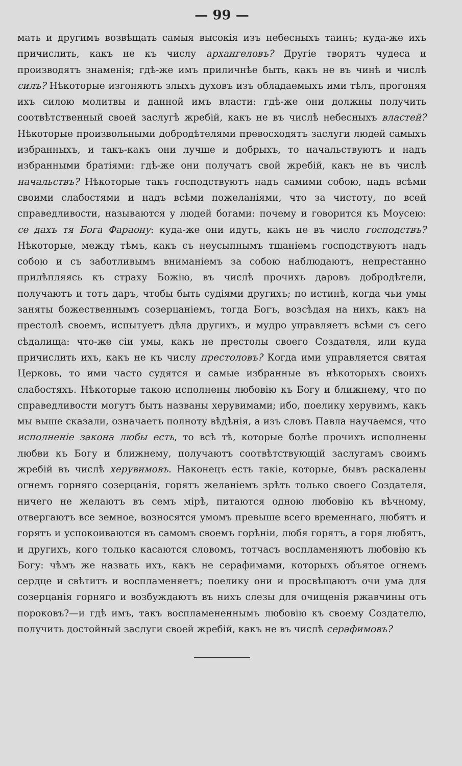— 99 —
мать и другимъ возвѣщать самыя высокія изъ небесныхъ таинъ; куда-же ихъ причислить, какъ не къ числу архангеловъ? Другіе творятъ чудеса и производятъ знаменія; гдѣ-же имъ приличнѣе быть, какъ не въ чинѣ и числѣ силъ? Нѣкоторые изгоняютъ злыхъ духовъ изъ обладаемыхъ ими тѣлъ, прогоняя ихъ силою молитвы и данной имъ власти: гдѣ-же они должны получить соотвѣтственный своей заслугѣ жребій, какъ не въ числѣ небесныхъ властей? Нѣкоторые произвольными добродѣтелями превосходятъ заслуги людей самыхъ избранныхъ, и такъ-какъ они лучше и добрыхъ, то начальствуютъ и надъ избранными братіями: гдѣ-же они получатъ свой жребій, какъ не въ числѣ начальствъ? Нѣкоторые такъ господствуютъ надъ самими собою, надъ всѣми своими слабостями и надъ всѣми пожеланіями, что за чистоту, по всей справедливости, называются у людей богами: почему и говорится къ Моусею: се дахъ тя Бога Фараону: куда-же они идутъ, какъ не въ число господствъ? Нѣкоторые, между тѣмъ, какъ съ неусыпнымъ тщаніемъ господствуютъ надъ собою и съ заботливымъ вниманіемъ за собою наблюдаютъ, непрестанно прилѣпляясь къ страху Божію, въ числѣ прочихъ даровъ добродѣтели, получаютъ и тотъ даръ, чтобы быть судіями другихъ; по истинѣ, когда чьи умы заняты божественнымъ созерцаніемъ, тогда Богъ, возсѣдая на нихъ, какъ на престолѣ своемъ, испытуетъ дѣла другихъ, и мудро управляетъ всѣми съ сего сѣдалища: что-же сіи умы, какъ не престолы своего Создателя, или куда причислить ихъ, какъ не къ числу престоловъ? Когда ими управляется святая Церковь, то ими часто судятся и самые избранные въ нѣкоторыхъ своихъ слабостяхъ. Нѣкоторые такою исполнены любовію къ Богу и ближнему, что по справедливости могутъ быть названы херувимами; ибо, поелику херувимъ, какъ мы выше сказали, означаетъ полноту вѣдѣнія, а изъ словъ Павла научаемся, что исполненіе закона любы есть, то всѣ тѣ, которые болѣе прочихъ исполнены любви къ Богу и ближнему, получаютъ соотвѣтствующій заслугамъ своимъ жребій въ числѣ херувимовъ. Наконецъ есть такіе, которые, бывъ раскалены огнемъ горняго созерцанія, горятъ желаніемъ зрѣть только своего Создателя, ничего не желаютъ въ семъ мірѣ, питаются одною любовію къ вѣчному, отвергаютъ все земное, возносятся умомъ превыше всего временнаго, любятъ и горятъ и успокоиваются въ самомъ своемъ горѣніи, любя горятъ, а горя любятъ, и другихъ, кого только касаются словомъ, тотчасъ воспламеняютъ любовію къ Богу: чѣмъ же назвать ихъ, какъ не серафимами, которыхъ объятое огнемъ сердце и свѣтитъ и воспламеняетъ; поелику они и просвѣщаютъ очи ума для созерцанія горняго и возбуждаютъ въ нихъ слезы для очищенія ржавчины отъ пороковъ?—и гдѣ имъ, такъ воспламененнымъ любовію къ своему Создателю, получить достойный заслуги своей жребій, какъ не въ числѣ серафимовъ?